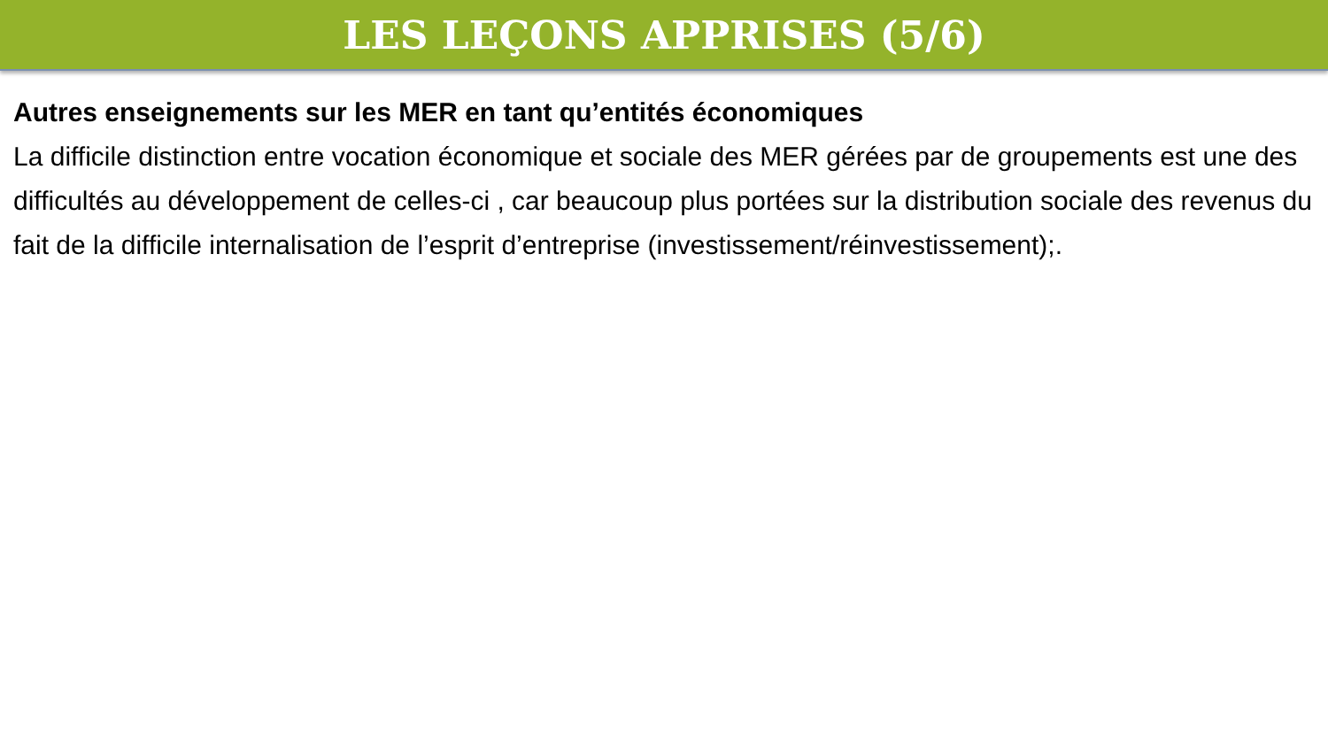LES LEÇONS APPRISES (5/6)
Autres enseignements sur les MER en tant qu’entités économiques
La difficile distinction entre vocation économique et sociale des MER gérées par de groupements est une des difficultés au développement de celles-ci , car beaucoup plus portées sur la distribution sociale des revenus du fait de la difficile internalisation de l’esprit d’entreprise (investissement/réinvestissement);.